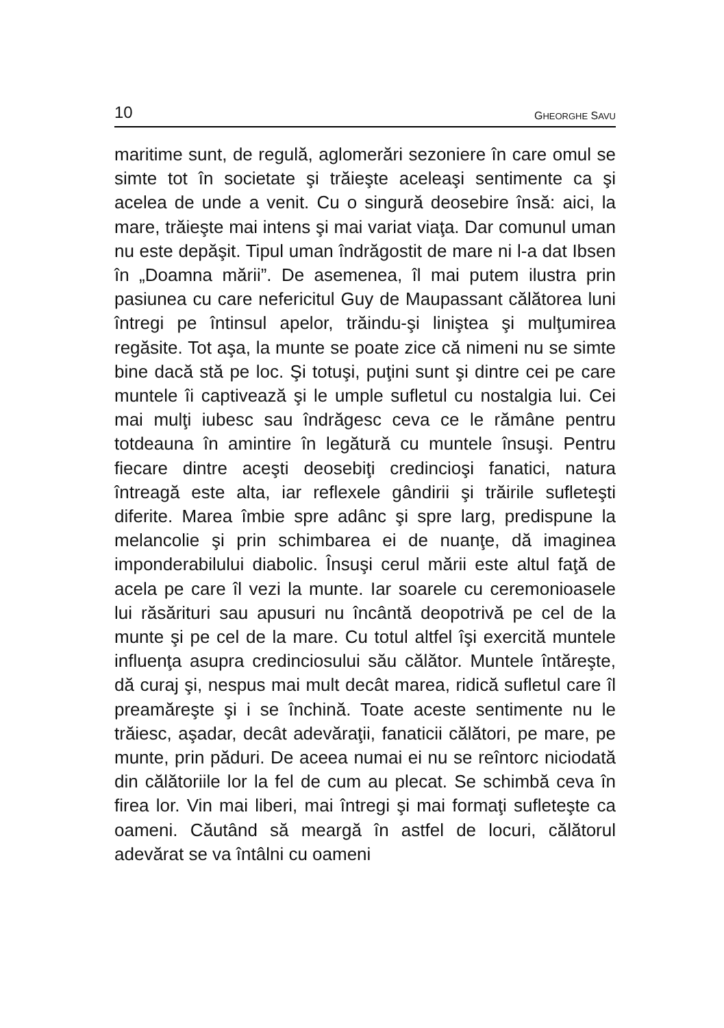10 GHEORGHE SAVU
maritime sunt, de regulă, aglomerări sezoniere în care omul se simte tot în societate şi trăieşte aceleaşi sentimente ca şi acelea de unde a venit. Cu o singură deosebire însă: aici, la mare, trăieşte mai intens şi mai variat viaţa. Dar comunul uman nu este depăşit. Tipul uman îndrăgostit de mare ni l-a dat Ibsen în „Doamna mării”. De asemenea, îl mai putem ilustra prin pasiunea cu care nefericitul Guy de Maupassant călătorea luni întregi pe întinsul apelor, trăindu-şi liniştea şi mulţumirea regăsite. Tot aşa, la munte se poate zice că nimeni nu se simte bine dacă stă pe loc. Şi totuşi, puţini sunt şi dintre cei pe care muntele îi captivează şi le umple sufletul cu nostalgia lui. Cei mai mulţi iubesc sau îndrăgesc ceva ce le rămâne pentru totdeauna în amintire în legătură cu muntele însuşi. Pentru fiecare dintre aceşti deosebiţi credincioşi fanatici, natura întreagă este alta, iar reflexele gândirii şi trăirile sufleteşti diferite. Marea îmbie spre adânc şi spre larg, predispune la melancolie şi prin schimbarea ei de nuanţe, dă imaginea imponderabilului diabolic. Însuşi cerul mării este altul faţă de acela pe care îl vezi la munte. Iar soarele cu ceremonioasele lui răsărituri sau apusuri nu încântă deopotrivă pe cel de la munte şi pe cel de la mare. Cu totul altfel îşi exercită muntele influenţa asupra credinciosului său călător. Muntele întăreşte, dă curaj şi, nespus mai mult decât marea, ridică sufletul care îl preamăreşte şi i se închină. Toate aceste sentimente nu le trăiesc, aşadar, decât adevăraţii, fanaticii călători, pe mare, pe munte, prin păduri. De aceea numai ei nu se reîntorc niciodată din călătoriile lor la fel de cum au plecat. Se schimbă ceva în firea lor. Vin mai liberi, mai întregi şi mai formaţi sufleteşte ca oameni. Căutând să meargă în astfel de locuri, călătorul adevărat se va întâlni cu oameni